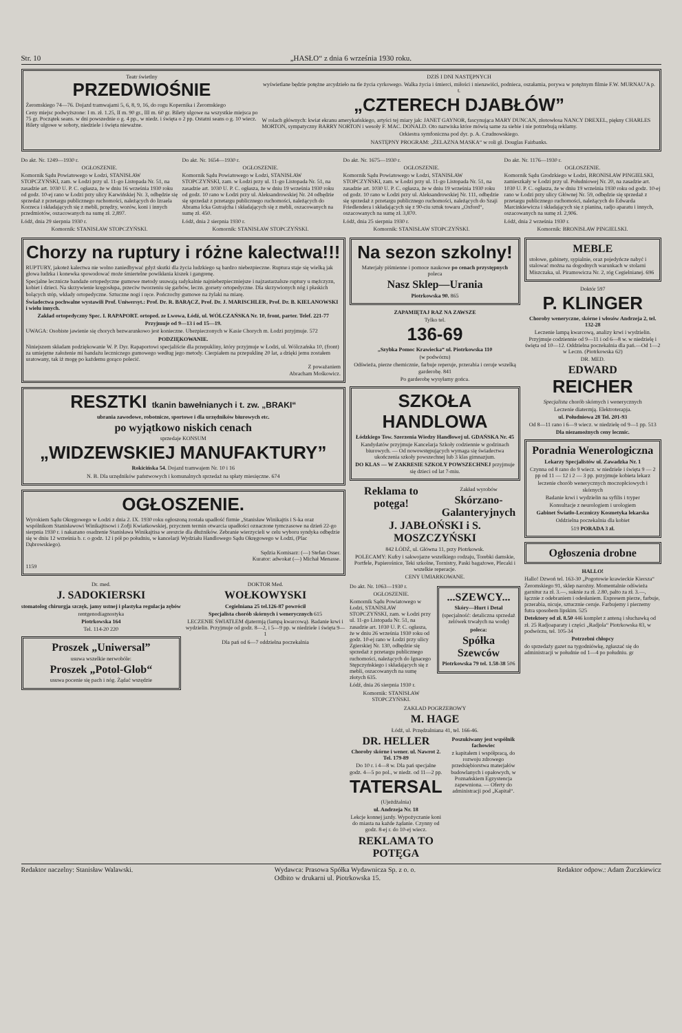Str. 10 „HASŁO“ z dnia 6 września 1930 roku.
Teatr świetlny
PRZEDWIOŚNIE
Żeromskiego 74—76. Dojazd tramwajami 5, 6, 8, 9, 16, do rogu Kopernika i Żeromskiego
Ceny miejsc podwyższone: I m. zł. 1.25, II m. 90 gr., III m. 60 gr. Bilety ulgowe na wszystkie miejsca po 75 gr. Początek seans. w dni powszednie o g. 4 pp., w niedz. i święta o 2 pp. Ostatni seans o g. 10 wiecz. Bilety ulgowe w soboty, niedziele i święta nieważne.
DZIŚ I DNI NASTĘPNYCH
wyświetlane będzie potężne arcydzieło na tle życia cyrkowego. Walka życia i śmierci, miłości i nienawiści, podniecа, oszałamia, porywa w potężnym filmie F.W. MURNAU'A p. t.
„CZTERECH DJABŁÓW”
W rolach głównych: kwiat ekranu amerykańskiego, artyści tej miary jak: JANET GAYNOR, fascynująca MARY DUNCAN, złotowłosa NANCY DREXEL, piękny CHARLES MORTON, sympatyczny BARRY NORTON i wesoły F. MAC. DONALD. Oto nazwiska które mówią same za siebie i nie potrzebują reklamy.
Orkiestra symfoniczna pod dyr. p. A. Czudnowskiego.
NASTĘPNY PROGRAM: „ŻELAZNA MASKA“ w roli gł. Douglas Fairbanks.
Do akt. Nr. 1249—1930 r.
OGŁOSZENIE.
Komornik Sądu Powiatowego w Łodzi, STANISŁAW STOPCZYŃSKI, zam. w Łodzi przy ul. 11-go Listopada Nr. 51, na zasadzie art. 1030 U. P. C. ogłasza, że w dniu 16 września 1930 roku od godz. 10-ej rano w Łodzi przy ulicy Karwińskiej Nr. 3, odbędzie się sprzedaż z przetargu publicznego ruchomości, należących do Izraela Korzeca i składających się z mebli, przędzy, wozów, koni i innych przedmiotów, oszacowanych na sumę zł. 2,897.
Łódź, dnia 29 sierpnia 1930 r.
Komornik: STANISŁAW STOPCZYŃSKI.
Do akt. Nr. 1654—1930 r.
OGŁOSZENIE.
Komornik Sądu Powiatowego w Łodzi, STANISŁAW STOPCZYŃSKI, zam. w Łodzi przy ul. 11-go Listopada Nr. 51, na zasadzie art. 1030 U. P. C. ogłasza, że w dniu 19 września 1930 roku od godz. 10 rano w Łodzi przy ul. Aleksandrowskiej Nr. 24 odbędzie się sprzedaż z przetargu publicznego ruchomości, należących do Abrama Icka Gutrajcha i składających się z mebli, oszacowanych na sumę zł. 450.
Łódź, dnia 2 sierpnia 1930 r.
Komornik: STANISŁAW STOPCZYŃSKI.
Do akt. Nr. 1675—1930 r.
OGŁOSZENIE.
Komornik Sądu Powiatowego w Łodzi, STANISŁAW STOPCZYŃSKI, zam. w Łodzi przy ul. 11-go Listopada Nr. 51, na zasadzie art. 1030 U. P. C. ogłasza, że w dniu 19 września 1930 roku od godz. 10 rano w Łodzi przy ul. Aleksandrowskiej Nr. 111, odbędzie się sprzedaż z przetargu publicznego ruchomości, należących do Szaji Friedlendera i składających się z 90-ciu sztuk towaru „Oxford“, oszacowanych na sumę zł. 3,870.
Łódź, dnia 25 sierpnia 1930 r.
Komornik: STANISŁAW STOPCZYŃSKI.
Do akt. Nr. 1176—1930 r.
OGŁOSZENIE.
Komornik Sądu Grodzkiego w Łodzi, BRONISŁAW PINGIELSKI, zamieszkały w Łodzi przy ul. Południowej Nr. 20, na zasadzie art. 1030 U. P. C. ogłasza, że w dniu 19 września 1930 roku od godz. 10-ej rano w Łodzi przy ulicy Głównej Nr. 59, odbędzie się sprzedaż z przetargu publicznego ruchomości, należących do Edwarda Marcinkiewicza i składających się z pianina, radjo aparatu i innych, oszacowanych na sumę zł. 2,906.
Łódź, dnia 2 września 1930 r.
Komornik: BRONISŁAW PINGIELSKI.
Chorzy na ruptury i różne kalectwa!!!
RUPTURY, jakoteż kalectwa nie wolno zaniedbywać gdyż skutki dla życia ludzkiego są bardzo niebezpieczne. Ruptura staje się wielką jak głowa ludzka i konewka spowodować może śmiertelne powikłania kiszek i gangrenę.
Specjalne lecznicze bandaże ortopedyczne gumowe metody usuwają radykalnie najniebezpieczniejsze i najzastarzalsze ruptury u mężczyzn, kobiet i dzieci. Na skrzywienie kręgosłupa, przeciw tworzeniu się garbów, leczn. gorsety ortopedyczne. Dla skrzywionych nóg i płaskich bolących stóp, wkłady ortopedyczne. Sztuczne nogi i ręce. Pończochy gumowe na żylaki na miarę.
Świadectwa pochwalne wystawili Prof. Uniwersyt.: Prof. Dr. R. BARĄCZ, Prof. Dr. J. MARISCHLER, Prof. Dr. B. KIELANOWSKI i wielu innych.
Zakład ortopedyczny Spec. I. RAPAPORT. ortoped. ze Lwowa, Łódź, ul. WÓLCZAŃSKA Nr. 10, front, parter. Telef. 221-77
Przyjmuje od 9—13 i od 15—19.
UWAGA: Osobiste jawienie się chorych bezwarunkowo jest konieczne. Ubezpieczonych w Kasie Chorych m. Łodzi przyjmuje. 572
PODZIĘKOWANIE.
Niniejszem składam podziękowanie W. P. Dyr. Rapaportowi specjaliście dla przepukliny, który przyjmuje w Łodzi, ul. Wólczańska 10, (front) za umiejętne założenie mi bandażu leczniczego gumowego według jego metody. Cierpiałem na przepuklinę 20 lat, a dzięki jemu zostałem uratowany, tak iż mogę po każdemu gorąco polecić.
Z poważaniem
Abracham Mośkowicz.
RESZTKI tkanin bawełnianych i t. zw. „BRAKI“
ubrania zawodowe, robotnicze, sportowe i dla urzędników biurowych etc.
po wyjątkowo niskich cenach
sprzedaje KONSUM
„WIDZEWSKIEJ MANUFAKTURY”
Rokicińska 54. Dojazd tramwajem Nr. 10 i 16
N. B. Dla urzędników państwowych i komunalnych sprzedaż na spłaty miesięczne. 674
OGŁOSZENIE.
Wyrokiem Sądu Okręgowego w Łodzi z dnia 2. IX. 1930 roku ogłoszoną została upadłość firmie „Stanisław Winikajtis i S-ka oraz wspólnikom Stanisławowi Winikajtisowi i Zofji Kwiatkowskiej, przyczem termin otwarcia upadłości oznaczone tymczasowe na dzień 22-go sierpnia 1930 r. i nakazano osadzenie Stanisława Winikajtisa w areszcie dla dłużników. Zebranie wierzycieli w celu wyboru syndyka odbędzie się w dniu 12 września b. r. o godz. 12 i pół po południu, w kancelarji Wydziału Handlowego Sądu Okręgowego w Łodzi, (Plac Dąbrowskiego).
Sędzia Komisarz: (—) Stefan Osser.
Kurator: adwokat (—) Michał Menasse.
1159
Dr. med.
J. SADOKIERSKI
stomatolog chirurgja szczęk, jamy ustnej i plastyka regulacja zębów
rentgenodiagnostyka
Piotrkowska 164
Tel. 114-20 220
Proszek „Uniwersal”
usuwa wszelkie nerwobóle:
Proszek „Potol-Glob“
usuwa pocenie się pach i nóg. Żądać wszędzie
DOKTOR Med.
WOŁKOWYSKI
Cegielniana 25 tel.126-87 powrócił
Specjalista chorób skórnych i wenerycznych 615
LECZENIE ŚWIATŁEM djatermją (lampą kwarcową). Badanie krwi i wydzielin. Przyjmuje od godz. 8—2, i 5—9 pp. w niedziele i święta 9—1
Dla pań od 6—7 oddzielna poczekalnia
Na sezon szkolny!
Materjały piśmienne i pomoce naukowe po cenach przystępnych poleca
Nasz Sklep—Urania
Piotrkowska 90. 865
ZAPAMIĘTAJ RAZ NA ZAWSZE
Tylko tel.
136-69
„Szybka Pomoc Krawiecka“ ul. Piotrkowska 110
(w podwórzu)
Odświeża, pierze chemicznie, farbuje reperuje, przerabia i ceruje wszelką garderobę. 841
Po garderobę wysyłamy gońca.
SZKOŁA HANDLOWA
Łódzkiego Tow. Szerzenia Wiedzy Handlowej ul. GDAŃSKA Nr. 45
Kandydatów przyjmuje Kancelarja Szkoły codziennie w godzinach biurowych. — Od nowowstępujących wymaga się świadectwa ukończenia szkoły powszechnej lub 3 klas gimnazjum.
DO KLAS — W ZAKRESIE SZKOŁY POWSZECHNEJ przyjmuje się dzieci od lat 7-miu.
Reklama to potęga!
Zakład wyrobów
Skórzano-Galanteryjnych
J. JABŁOŃSKI i S. MOSZCZYŃSKI
842 ŁÓDŹ, ul. Główna 11, przy Piotrkowsk.
POLECAMY: Kufry i sakwojarze wszelkiego rodzaju, Torebki damskie, Portfele, Papierośnice, Teki szkolne, Tornistry, Paski bagażowe, Plecaki i wszelkie reperacje.
CENY UMIARKOWANE.
Do akt. Nr. 1063—1930 r.
OGŁOSZENIE.
Komornik Sądu Powiatowego w Łodzi, STANISŁAW STOPCZYŃSKI, zam. w Łodzi przy ul. 11-go Listopada Nr. 51, na zasadzie art. 1030 U. P. C. ogłasza, że w dniu 26 września 1930 roku od godz. 10-ej rano w Łodzi przy ulicy Zgierskiej Nr. 130, odbędzie się sprzedaż z przetargu publicznego ruchomości, należących do Ignacego Stępczyńskiego i składających się z mebli, oszacowanych na sumę złotych 635.
Łódź, dnia 26 sierpnia 1930 r.
Komornik: STANISŁAW STOPCZYŃSKI.
...SZEWCY...
Skóry—Hurt i Detal
(specjalność: detaliczna sprzedaż zelówek trwałych na wodę)
poleca:
Spółka Szewców
Piotrkowska 79 tel. 1.58-38 506
ZAKŁAD POGRZEBOWY
M. HAGE
Łódź, ul. Przędzalniana 41, tel. 166-46.
DR. HELLER
Choroby skórne i wener. ul. Nawrot 2. Tel. 179-89
Do 10 r. i 4—8 w. Dla pań specjalne godz. 4—5 po pol., w niedz. od 11—2 pp.
TATERSAL
(Ujeżdżalnia)
ul. Andrzeja Nr. 18
Lekcje konnej jazdy. Wypożyczanie koni do miasta na każde żądanie. Czynny od godz. 8-ej r. do 10-ej wiecz.
REKLAMA TO POTĘGA
Poszukiwany jest wspólnik fachowiec
z kapitałem i współpracą, do rozwoju zdrowego przedsiębiorstwa materjałów budowlanych i opałowych, w Poznańskiem Egzystencja zapewniona. — Oferty do administracji pod „Kapitał“.
MEBLE
stołowe, gabinety, sypialnie, oraz pojedyńcze nabyć i stalować można na dogodnych warunkach w stolarni Miszczaka, ul. Piramowicza Nr. 2, róg Cegielnianej. 696
Doktór 597
P. KLINGER
Choroby weneryczne, skórne i włosów Andrzeja 2, tel. 132-28
Leczenie lampą kwarcową, analizy krwi i wydzielin. Przyjmuje codziennie od 9—11 i od 6—8 w. w niedzielę i święta od 10—12. Oddzielna poczekalnia dla pań.—Od 1—2 w Leczn. (Piotrkowska 62)
DR. MED.
EDWARD
REICHER
Specjalista chorób skórnych i wenerycznych
Leczenie diatermją. Elektroterapja.
ul. Południowa 28 Tel. 201-93
Od 8—11 rano i 6—9 wiecz. w niedzielę od 9—1 pp. 513
Dla niezamożnych ceny lecznic.
Poradnia Wenerologiczna
Lekarzy Specjalistów ul. Zawadzka Nr. 1
Czynna od 8 rano do 9 wiecz. w niedziele i święta 9 — 2 pp od 11 — 12 i 2 — 3 pp. przyjmuje kobieta lekarz
leczenie chorób wenerycznych moczopłciowych i skórnych
Badanie krwi i wydzielin na syfilis i tryper
Konsultacje z neurologiem i urologiem
Gabinet Światło-Leczniczy Kosmetyka lekarska
Oddzielna poczekalnia dla kobiet
519 PORADA 3 zł.
Ogłoszenia drobne
HALLO!
Hallo! Dzwoń tel. 163-30 „Pogotowie krawieckie Kiersza“ Żeromskiego 91, sklep narożny. Momentalnie odświeża garnitur za zł. 3.—, suknie za zł. 2.80, palto za zł. 3.—, łącznie z odebraniem i odesłaniem. Expresem pierze, farbuje, przerabia, nicuje, sztucznie ceruje. Farbujemy i pierzemy futra sposobem lipskim. 525
Detektory od zł. 8.50 446 komplet z anteną i słuchawką od zł. 25 Radjoaparaty i części „Radjola“ Piotrkowska 83, w podwórzu, tel. 105-34
Potrzebni chłopcy
do sprzedaży gazet na tygodniówkę, zgłaszać się do administracji w południe od 1—4 po południu. gr
Redaktor naczelny: Stanisław Walawski. Wydawca: Prasowa Spółka Wydawnicza Sp. z o. o.
Odbito w drukarni ul. Piotrkowska 15. Redaktor odpow.: Adam Żuczkiewicz